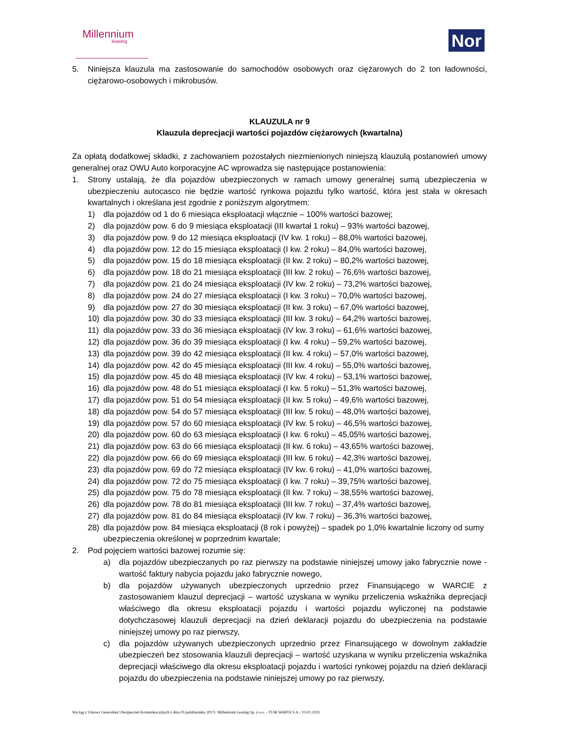Millennium
leasing
Nor
5. Niniejsza klauzula ma zastosowanie do samochodów osobowych oraz ciężarowych do 2 ton ładowności, ciężarowo-osobowych i mikrobusów.
KLAUZULA nr 9
Klauzula deprecjacji wartości pojazdów ciężarowych (kwartalna)
Za opłatą dodatkowej składki, z zachowaniem pozostałych niezmienionych niniejszą klauzulą postanowień umowy generalnej oraz OWU Auto korporacyjne AC wprowadza się następujące postanowienia:
1. Strony ustalają, że dla pojazdów ubezpieczonych w ramach umowy generalnej sumą ubezpieczenia w ubezpieczeniu autocasco nie będzie wartość rynkowa pojazdu tylko wartość, która jest stała w okresach kwartalnych i określana jest zgodnie z poniższym algorytmem:
1) dla pojazdów od 1 do 6 miesiąca eksploatacji włącznie – 100% wartości bazowej;
2) dla pojazdów pow. 6 do 9 miesiąca eksploatacji (III kwartał 1 roku) – 93% wartości bazowej,
3) dla pojazdów pow. 9 do 12 miesiąca eksploatacji (IV kw. 1 roku) – 88,0% wartości bazowej,
4) dla pojazdów pow. 12 do 15 miesiąca eksploatacji (I kw. 2 roku) – 84,0% wartości bazowej,
5) dla pojazdów pow. 15 do 18 miesiąca eksploatacji (II kw. 2 roku) – 80,2% wartości bazowej,
6) dla pojazdów pow. 18 do 21 miesiąca eksploatacji (III kw. 2 roku) – 76,6% wartości bazowej,
7) dla pojazdów pow. 21 do 24 miesiąca eksploatacji (IV kw. 2 roku) – 73,2% wartości bazowej,
8) dla pojazdów pow. 24 do 27 miesiąca eksploatacji (I kw. 3 roku) – 70,0% wartości bazowej,
9) dla pojazdów pow. 27 do 30 miesiąca eksploatacji (II kw. 3 roku) – 67,0% wartości bazowej,
10) dla pojazdów pow. 30 do 33 miesiąca eksploatacji (III kw. 3 roku) – 64,2% wartości bazowej,
11) dla pojazdów pow. 33 do 36 miesiąca eksploatacji (IV kw. 3 roku) – 61,6% wartości bazowej,
12) dla pojazdów pow. 36 do 39 miesiąca eksploatacji (I kw. 4 roku) – 59,2% wartości bazowej,
13) dla pojazdów pow. 39 do 42 miesiąca eksploatacji (II kw. 4 roku) – 57,0% wartości bazowej,
14) dla pojazdów pow. 42 do 45 miesiąca eksploatacji (III kw. 4 roku) – 55,0% wartości bazowej,
15) dla pojazdów pow. 45 do 48 miesiąca eksploatacji (IV kw. 4 roku) – 53,1% wartości bazowej,
16) dla pojazdów pow. 48 do 51 miesiąca eksploatacji (I kw. 5 roku) – 51,3% wartości bazowej,
17) dla pojazdów pow. 51 do 54 miesiąca eksploatacji (II kw. 5 roku) – 49,6% wartości bazowej,
18) dla pojazdów pow. 54 do 57 miesiąca eksploatacji (III kw. 5 roku) – 48,0% wartości bazowej,
19) dla pojazdów pow. 57 do 60 miesiąca eksploatacji (IV kw. 5 roku) – 46,5% wartości bazowej,
20) dla pojazdów pow. 60 do 63 miesiąca eksploatacji (I kw. 6 roku) – 45,05% wartości bazowej,
21) dla pojazdów pow. 63 do 66 miesiąca eksploatacji (II kw. 6 roku) – 43,65% wartości bazowej,
22) dla pojazdów pow. 66 do 69 miesiąca eksploatacji (III kw. 6 roku) – 42,3% wartości bazowej,
23) dla pojazdów pow. 69 do 72 miesiąca eksploatacji (IV kw. 6 roku) – 41,0% wartości bazowej,
24) dla pojazdów pow. 72 do 75 miesiąca eksploatacji (I kw. 7 roku) – 39,75% wartości bazowej,
25) dla pojazdów pow. 75 do 78 miesiąca eksploatacji (II kw. 7 roku) – 38,55% wartości bazowej,
26) dla pojazdów pow. 78 do 81 miesiąca eksploatacji (III kw. 7 roku) – 37,4% wartości bazowej,
27) dla pojazdów pow. 81 do 84 miesiąca eksploatacji (IV kw. 7 roku) – 36,3% wartości bazowej,
28) dla pojazdów pow. 84 miesiąca eksploatacji (8 rok i powyżej) – spadek po 1,0% kwartalnie liczony od sumy ubezpieczenia określonej w poprzednim kwartale;
2. Pod pojęciem wartości bazowej rozumie się:
a) dla pojazdów ubezpieczanych po raz pierwszy na podstawie niniejszej umowy jako fabrycznie nowe - wartość faktury nabycia pojazdu jako fabrycznie nowego,
b) dla pojazdów używanych ubezpieczonych uprzednio przez Finansującego w WARCIE z zastosowaniem klauzul deprecjacji – wartość uzyskana w wyniku przeliczenia wskaźnika deprecjacji właściwego dla okresu eksploatacji pojazdu i wartości pojazdu wyliczonej na podstawie dotychczasowej klauzuli deprecjacji na dzień deklaracji pojazdu do ubezpieczenia na podstawie niniejszej umowy po raz pierwszy,
c) dla pojazdów używanych ubezpieczonych uprzednio przez Finansującego w dowolnym zakładzie ubezpieczeń bez stosowania klauzuli deprecjacji – wartość uzyskana w wyniku przeliczenia wskaźnika deprecjacji właściwego dla okresu eksploatacji pojazdu i wartości rynkowej pojazdu na dzień deklaracji pojazdu do ubezpieczenia na podstawie niniejszej umowy po raz pierwszy,
Wyciąg z Umowy Generalnej Ubezpieczeń Komunikacyjnych z dnia 05 października 2017r. Millennium Leasing Sp. z o.o. – TUiR WARTA S.A. / 03.01.2023